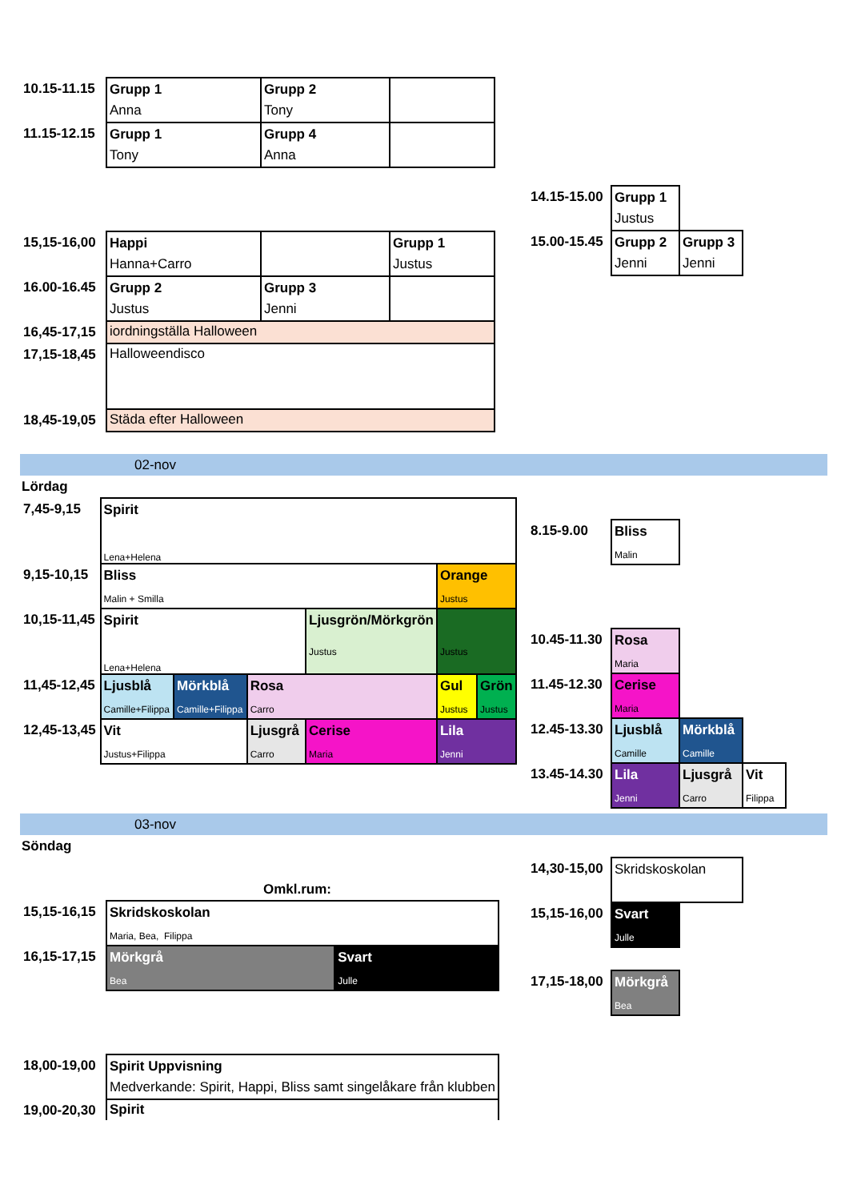| 10.15-11.15 | Grupp 1 Anna | Grupp 2 Tony | |
| 11.15-12.15 | Grupp 1 Tony | Grupp 4 Anna | |
| 15,15-16,00 | Happi Hanna+Carro | | Grupp 1 Justus |
| 16.00-16.45 | Grupp 2 Justus | Grupp 3 Jenni | |
| 16,45-17,15 | iordningställa Halloween | | |
| 17,15-18,45 | Halloweendisco | | |
| 18,45-19,05 | Städa efter Halloween | | |
| 14.15-15.00 | Grupp 1 Justus | |
| 15.00-15.45 | Grupp 2 Jenni | Grupp 3 Jenni |
02-nov
Lördag
| 7,45-9,15 | Spirit Lena+Helena | | | | | |
| 9,15-10,15 | Bliss Malin + Smilla | | | | Orange Justus | |
| 10,15-11,45 | Spirit Lena+Helena | | | Ljusgrön/Mörkgrön Justus | Justus | |
| 11,45-12,45 | Ljusblå Camille+Filippa | Mörkblå Camille+Filippa | Rosa Carro | | Gul Justus | Grön Justus |
| 12,45-13,45 | Vit Justus+Filippa | | Ljusgrå Carro | Cerise Maria | Lila Jenni | |
| 8.15-9.00 | Bliss Malin | | |
| 10.45-11.30 | Rosa Maria | | |
| 11.45-12.30 | Cerise Maria | | |
| 12.45-13.30 | Ljusblå Camille | Mörkblå Camille | |
| 13.45-14.30 | Lila Jenni | Ljusgrå Carro | Vit Filippa |
03-nov
Söndag
Omkl.rum:
| 15,15-16,15 | Skridskoskolan Maria, Bea, Filippa | |
| 16,15-17,15 | Mörkgrå Bea | Svart Julle |
| 18,00-19,00 | Spirit Uppvisning Medverkande: Spirit, Happi, Bliss samt singelåkare från klubben | |
| 19,00-20,30 | Spirit | |
| 14,30-15,00 | Skridskoskolan | |
| 15,15-16,00 | Svart Julle | |
| 17,15-18,00 | Mörkgrå Bea | |